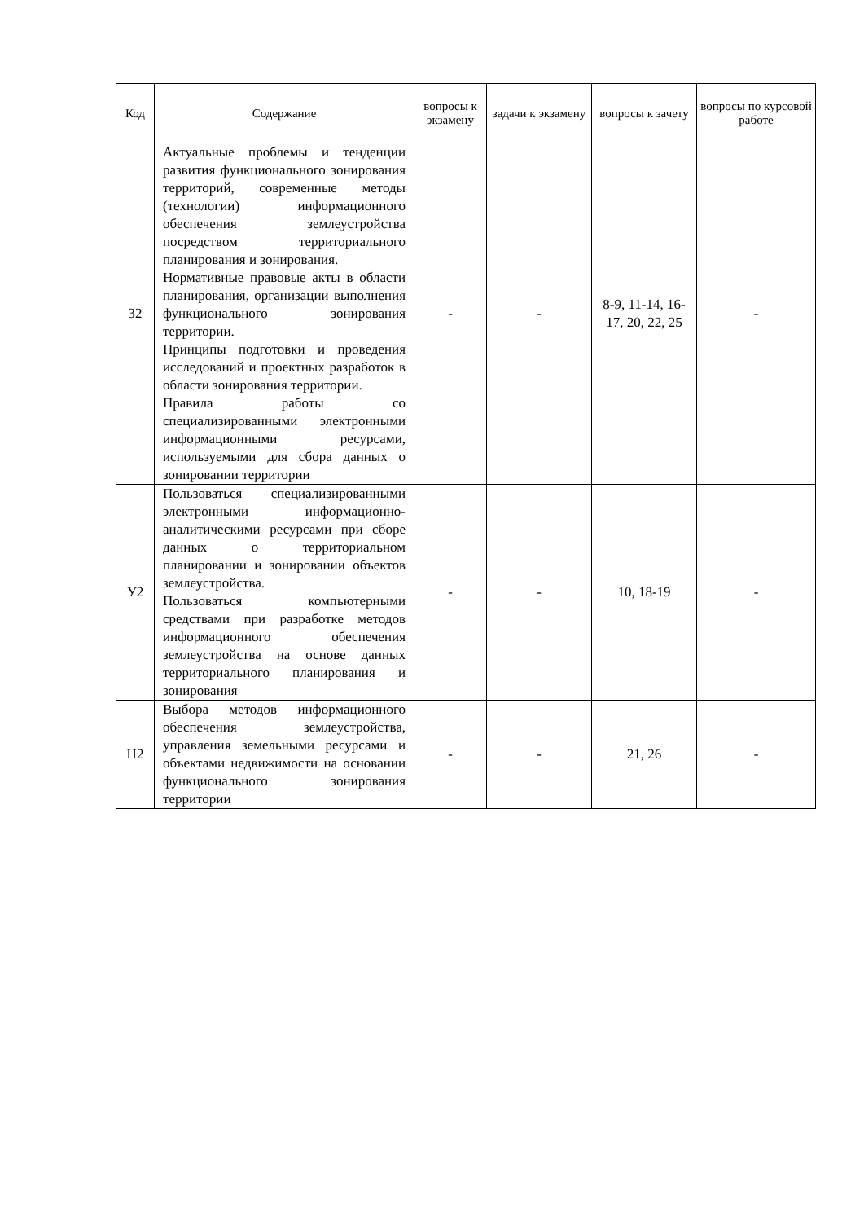| Код | Содержание | вопросы к экзамену | задачи к экзамену | вопросы к зачету | вопросы по курсовой работе |
| --- | --- | --- | --- | --- | --- |
| З2 | Актуальные проблемы и тенденции развития функционального зонирования территорий, современные методы (технологии) информационного обеспечения землеустройства посредством территориального планирования и зонирования. Нормативные правовые акты в области планирования, организации выполнения функционального зонирования территории. Принципы подготовки и проведения исследований и проектных разработок в области зонирования территории. Правила работы со специализированными электронными информационными ресурсами, используемыми для сбора данных о зонировании территории | - | - | 8-9, 11-14, 16-17, 20, 22, 25 | - |
| У2 | Пользоваться специализированными электронными информационно-аналитическими ресурсами при сборе данных о территориальном планировании и зонировании объектов землеустройства. Пользоваться компьютерными средствами при разработке методов информационного обеспечения землеустройства на основе данных территориального планирования и зонирования | - | - | 10, 18-19 | - |
| Н2 | Выбора методов информационного обеспечения землеустройства, управления земельными ресурсами и объектами недвижимости на основании функционального зонирования территории | - | - | 21, 26 | - |